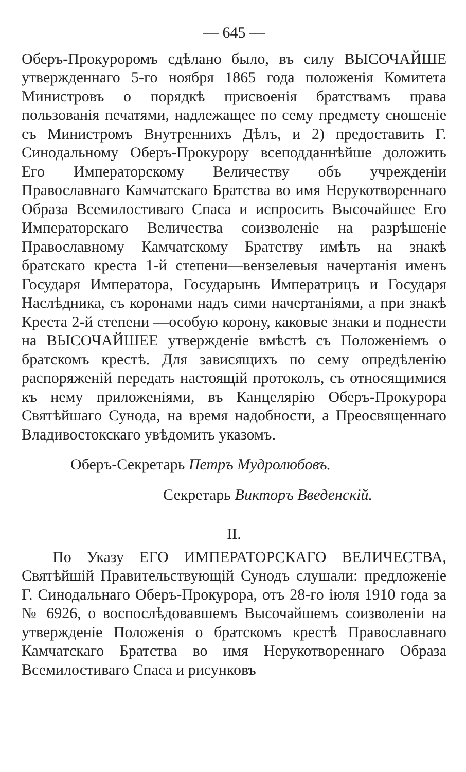— 645 —
Оберъ-Прокуроромъ сдѣлано было, въ силу ВЫСОЧАЙШЕ утвержденнаго 5-го ноября 1865 года положенія Комитета Министровъ о порядкѣ присвоенія братствамъ права пользованія печатями, надлежащее по сему предмету сношеніе съ Министромъ Внутреннихъ Дѣлъ, и 2) предоставить Г. Синодальному Оберъ-Прокурору всеподданнѣйше доложить Его Императорскому Величеству объ учрежденіи Православнаго Камчатскаго Братства во имя Нерукотвореннаго Образа Всемилостиваго Спаса и испросить Высочайшее Его Императорскаго Величества соизволеніе на разрѣшеніе Православному Камчатскому Братству имѣть на знакѣ братскаго креста 1-й степени—вензелевыя начертанія именъ Государя Императора, Государынь Императрицъ и Государя Наслѣдника, съ коронами надъ сими начертаніями, а при знакѣ Креста 2-й степени —особую корону, каковые знаки и поднести на ВЫСОЧАЙШЕЕ утвержденіе вмѣстѣ съ Положеніемъ о братскомъ крестѣ. Для зависящихъ по сему опредѣленію распоряженій передать настоящій протоколъ, съ относящимися къ нему приложеніями, въ Канцелярію Оберъ-Прокурора Святѣйшаго Сунода, на время надобности, а Преосвященнаго Владивостокскаго увѣдомить указомъ.
Оберъ-Секретарь Петръ Мудролюбовъ.
Секретарь Викторъ Введенскій.
II.
По Указу ЕГО ИМПЕРАТОРСКАГО ВЕЛИЧЕСТВА, Святѣйшій Правительствующій Сунодъ слушали: предложеніе Г. Синодальнаго Оберъ-Прокурора, отъ 28-го іюля 1910 года за № 6926, о воспослѣдовавшемъ Высочайшемъ соизволеніи на утвержденіе Положенія о братскомъ крестѣ Православнаго Камчатскаго Братства во имя Нерукотвореннаго Образа Всемилостиваго Спаса и рисунковъ